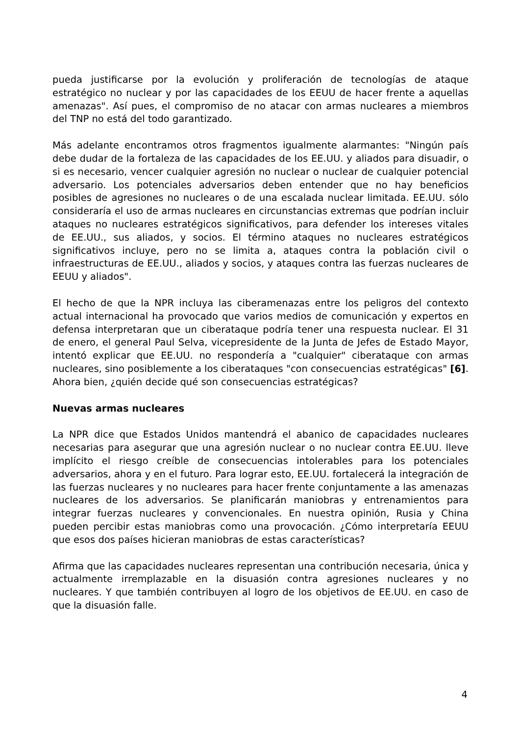pueda justificarse por la evolución y proliferación de tecnologías de ataque estratégico no nuclear y por las capacidades de los EEUU de hacer frente a aquellas amenazas". Así pues, el compromiso de no atacar con armas nucleares a miembros del TNP no está del todo garantizado.
Más adelante encontramos otros fragmentos igualmente alarmantes: "Ningún país debe dudar de la fortaleza de las capacidades de los EE.UU. y aliados para disuadir, o si es necesario, vencer cualquier agresión no nuclear o nuclear de cualquier potencial adversario. Los potenciales adversarios deben entender que no hay beneficios posibles de agresiones no nucleares o de una escalada nuclear limitada. EE.UU. sólo consideraría el uso de armas nucleares en circunstancias extremas que podrían incluir ataques no nucleares estratégicos significativos, para defender los intereses vitales de EE.UU., sus aliados, y socios. El término ataques no nucleares estratégicos significativos incluye, pero no se limita a, ataques contra la población civil o infraestructuras de EE.UU., aliados y socios, y ataques contra las fuerzas nucleares de EEUU y aliados".
El hecho de que la NPR incluya las ciberamenazas entre los peligros del contexto actual internacional ha provocado que varios medios de comunicación y expertos en defensa interpretaran que un ciberataque podría tener una respuesta nuclear. El 31 de enero, el general Paul Selva, vicepresidente de la Junta de Jefes de Estado Mayor, intentó explicar que EE.UU. no respondería a "cualquier" ciberataque con armas nucleares, sino posiblemente a los ciberataques "con consecuencias estratégicas" [6]. Ahora bien, ¿quién decide qué son consecuencias estratégicas?
Nuevas armas nucleares
La NPR dice que Estados Unidos mantendrá el abanico de capacidades nucleares necesarias para asegurar que una agresión nuclear o no nuclear contra EE.UU. lleve implícito el riesgo creíble de consecuencias intolerables para los potenciales adversarios, ahora y en el futuro. Para lograr esto, EE.UU. fortalecerá la integración de las fuerzas nucleares y no nucleares para hacer frente conjuntamente a las amenazas nucleares de los adversarios. Se planificarán maniobras y entrenamientos para integrar fuerzas nucleares y convencionales. En nuestra opinión, Rusia y China pueden percibir estas maniobras como una provocación. ¿Cómo interpretaría EEUU que esos dos países hicieran maniobras de estas características?
Afirma que las capacidades nucleares representan una contribución necesaria, única y actualmente irremplazable en la disuasión contra agresiones nucleares y no nucleares. Y que también contribuyen al logro de los objetivos de EE.UU. en caso de que la disuasión falle.
4